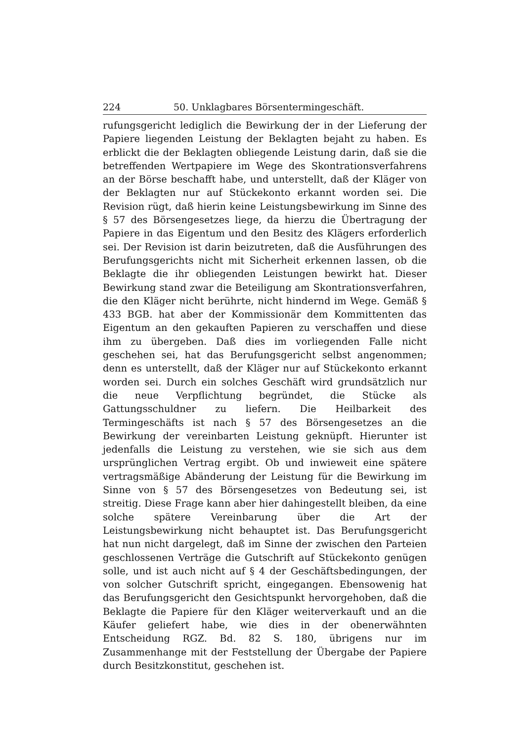224 50. Unklagbares Börsentermingeschäft.
rufungsgericht lediglich die Bewirkung der in der Lieferung der Papiere liegenden Leistung der Beklagten bejaht zu haben. Es erblickt die der Beklagten obliegende Leistung darin, daß sie die betreffenden Wertpapiere im Wege des Skontrationsverfahrens an der Börse beschafft habe, und unterstellt, daß der Kläger von der Beklagten nur auf Stückekonto erkannt worden sei. Die Revision rügt, daß hierin keine Leistungsbewirkung im Sinne des § 57 des Börsengesetzes liege, da hierzu die Übertragung der Papiere in das Eigentum und den Besitz des Klägers erforderlich sei. Der Revision ist darin beizutreten, daß die Ausführungen des Berufungsgerichts nicht mit Sicherheit erkennen lassen, ob die Beklagte die ihr obliegenden Leistungen bewirkt hat. Dieser Bewirkung stand zwar die Beteiligung am Skontrationsverfahren, die den Kläger nicht berührte, nicht hindernd im Wege. Gemäß § 433 BGB. hat aber der Kommissionär dem Kommittenten das Eigentum an den gekauften Papieren zu verschaffen und diese ihm zu übergeben. Daß dies im vorliegenden Falle nicht geschehen sei, hat das Berufungsgericht selbst angenommen; denn es unterstellt, daß der Kläger nur auf Stückekonto erkannt worden sei. Durch ein solches Geschäft wird grundsätzlich nur die neue Verpflichtung begründet, die Stücke als Gattungsschuldner zu liefern. Die Heilbarkeit des Termingeschäfts ist nach § 57 des Börsengesetzes an die Bewirkung der vereinbarten Leistung geknüpft. Hierunter ist jedenfalls die Leistung zu verstehen, wie sie sich aus dem ursprünglichen Vertrag ergibt. Ob und inwieweit eine spätere vertragsmäßige Abänderung der Leistung für die Bewirkung im Sinne von § 57 des Börsengesetzes von Bedeutung sei, ist streitig. Diese Frage kann aber hier dahingestellt bleiben, da eine solche spätere Vereinbarung über die Art der Leistungsbewirkung nicht behauptet ist. Das Berufungsgericht hat nun nicht dargelegt, daß im Sinne der zwischen den Parteien geschlossenen Verträge die Gutschrift auf Stückekonto genügen solle, und ist auch nicht auf § 4 der Geschäftsbedingungen, der von solcher Gutschrift spricht, eingegangen. Ebensowenig hat das Berufungsgericht den Gesichtspunkt hervorgehoben, daß die Beklagte die Papiere für den Kläger weiterverkauft und an die Käufer geliefert habe, wie dies in der obenerwähnten Entscheidung RGZ. Bd. 82 S. 180, übrigens nur im Zusammenhange mit der Feststellung der Übergabe der Papiere durch Besitzkonstitut, geschehen ist.